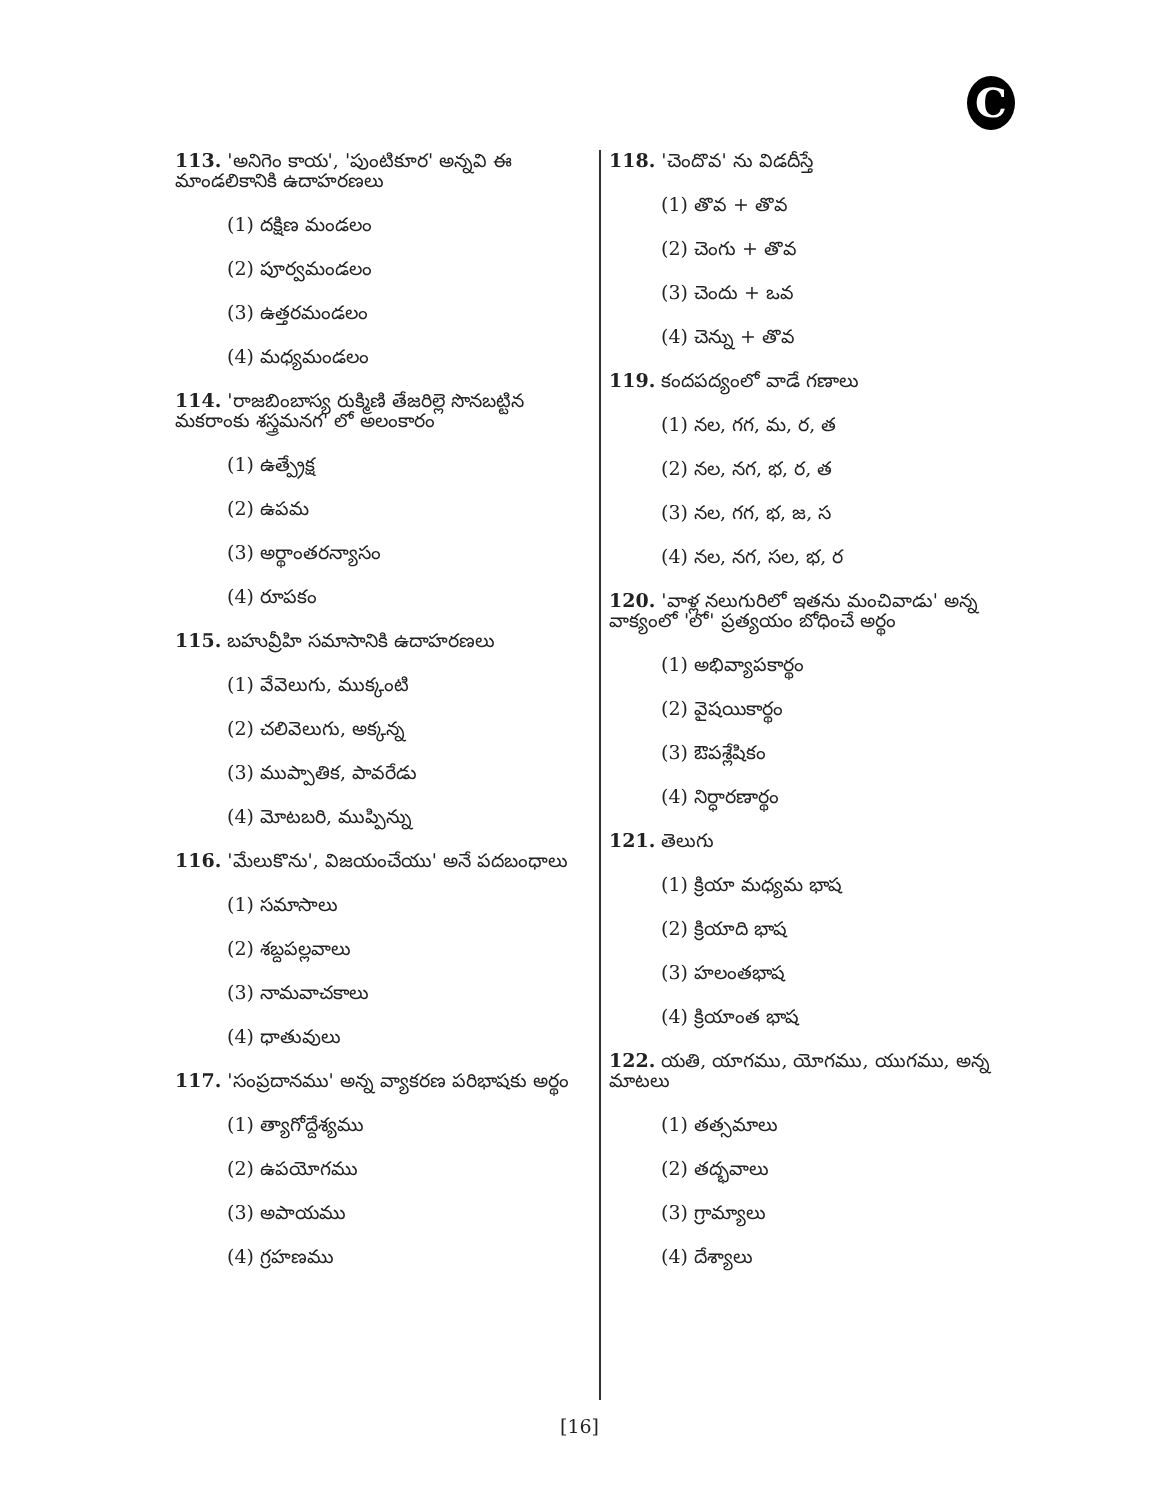C
113. 'అనిగెం కాయ', 'పుంటికూర' అన్నవి ఈ మాండలికానికి ఉదాహరణలు
(1) దక్షిణ మండలం
(2) పూర్వమండలం
(3) ఉత్తరమండలం
(4) మధ్యమండలం
114. 'రాజబింబాస్య రుక్మిణి తేజరిల్లె సొనబట్టిన మకరాంకు శస్త్రమనగ' లో అలంకారం
(1) ఉత్ప్రేక్ష
(2) ఉపమ
(3) అర్థాంతరన్యాసం
(4) రూపకం
115. బహువ్రీహి సమాసానికి ఉదాహరణలు
(1) వేవెలుగు, ముక్కంటి
(2) చలివెలుగు, అక్కన్న
(3) ముప్పాతిక, పావరేడు
(4) మోటబరి, ముప్పిన్ను
116. 'మేలుకొను', విజయంచేయు' అనే పదబంధాలు
(1) సమాసాలు
(2) శబ్దపల్లవాలు
(3) నామవాచకాలు
(4) ధాతువులు
117. 'సంప్రదానము' అన్న వ్యాకరణ పరిభాషకు అర్థం
(1) త్యాగోద్దేశ్యము
(2) ఉపయోగము
(3) అపాయము
(4) గ్రహణము
118. 'చెందొవ' ను విడదీస్తే
(1) తొవ + తొవ
(2) చెంగు + తొవ
(3) చెందు + ఒవ
(4) చెన్ను + తొవ
119. కందపద్యంలో వాడే గణాలు
(1) నల, గగ, మ, ర, త
(2) నల, నగ, భ, ర, త
(3) నల, గగ, భ, జ, స
(4) నల, నగ, సల, భ, ర
120. 'వాళ్ల నలుగురిలో ఇతను మంచివాడు' అన్న వాక్యంలో 'లో' ప్రత్యయం బోధించే అర్థం
(1) అభివ్యాపకార్థం
(2) వైషయికార్థం
(3) ఔపశ్లేషికం
(4) నిర్ధారణార్థం
121. తెలుగు
(1) క్రియా మధ్యమ భాష
(2) క్రియాది భాష
(3) హలంతభాష
(4) క్రియాంత భాష
122. యతి, యాగము, యోగము, యుగము, అన్న మాటలు
(1) తత్సమాలు
(2) తద్భవాలు
(3) గ్రామ్యాలు
(4) దేశ్యాలు
[16]